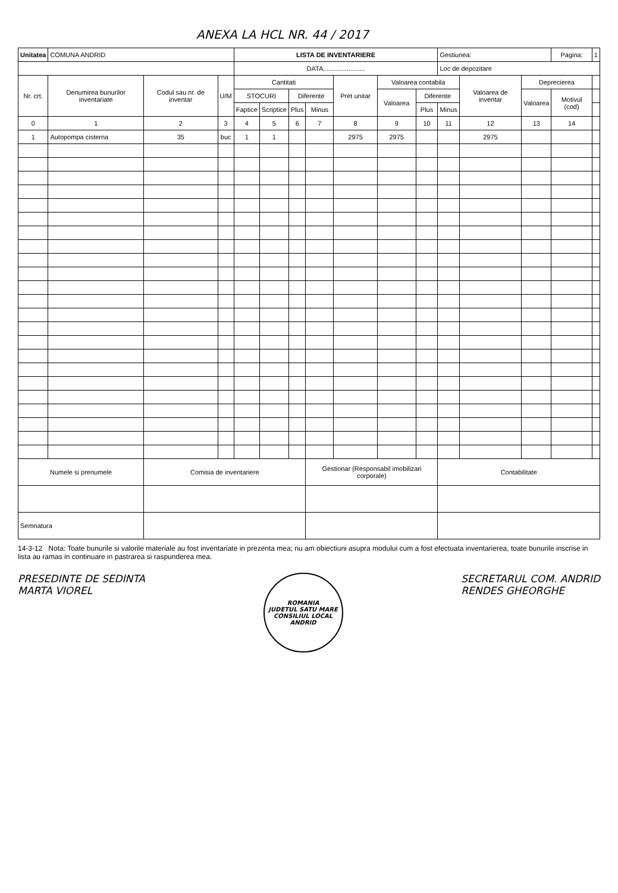ANEXA LA HCL NR. 44 / 2017
| Unitatea | COMUNA ANDRID | | | LISTA DE INVENTARIERE | | | | | | | Gestiunea: | | | Pagina: | 1 |
| | | | | DATA....................... | | | | | | | Loc de depozitare | | | | |
| Nr. crt. | Denumirea bunurilor inventariate | Codul sau nr. de inventar | U/M | Cantitati | | | | Pret unitar | Valoarea contabila | | | Valoarea de inventar | Deprecierea | | |
| | | | | STOCURI | | Diferente | | | Valoarea | Diferente | | | Valoarea | Motivul (cod) | |
| | | | | Faptice | Scriptice | Plus | Minus | | | Plus | Minus | | | | |
| 0 | 1 | 2 | 3 | 4 | 5 | 6 | 7 | 8 | 9 | 10 | 11 | 12 | 13 | 14 | |
| 1 | Autopompa cisterna | 35 | buc | 1 | 1 | | | 2975 | 2975 | | | 2975 | | | |
| Numele si prenumele | | Comisia de inventariere | | | | | Gestionar (Responsabil imobilizari corporale) | | | | Contabilitate | | | | |
| Semnatura | | | | | | | | | | | | | | | |
14-3-12 Nota: Toate bunurile si valorile materiale au fost inventariate in prezenta mea; nu am obiectiuni asupra modului cum a fost efectuata inventarierea, toate bunurile inscrise in lista au ramas in continuare in pastrarea si raspunderea mea.
PRESEDINTE DE SEDINTA
MARTA VIOREL
ROMANIA
JUDETUL SATU MARE
CONSILIUL LOCAL
ANDRID
SECRETARUL COM. ANDRID
RENDES GHEORGHE